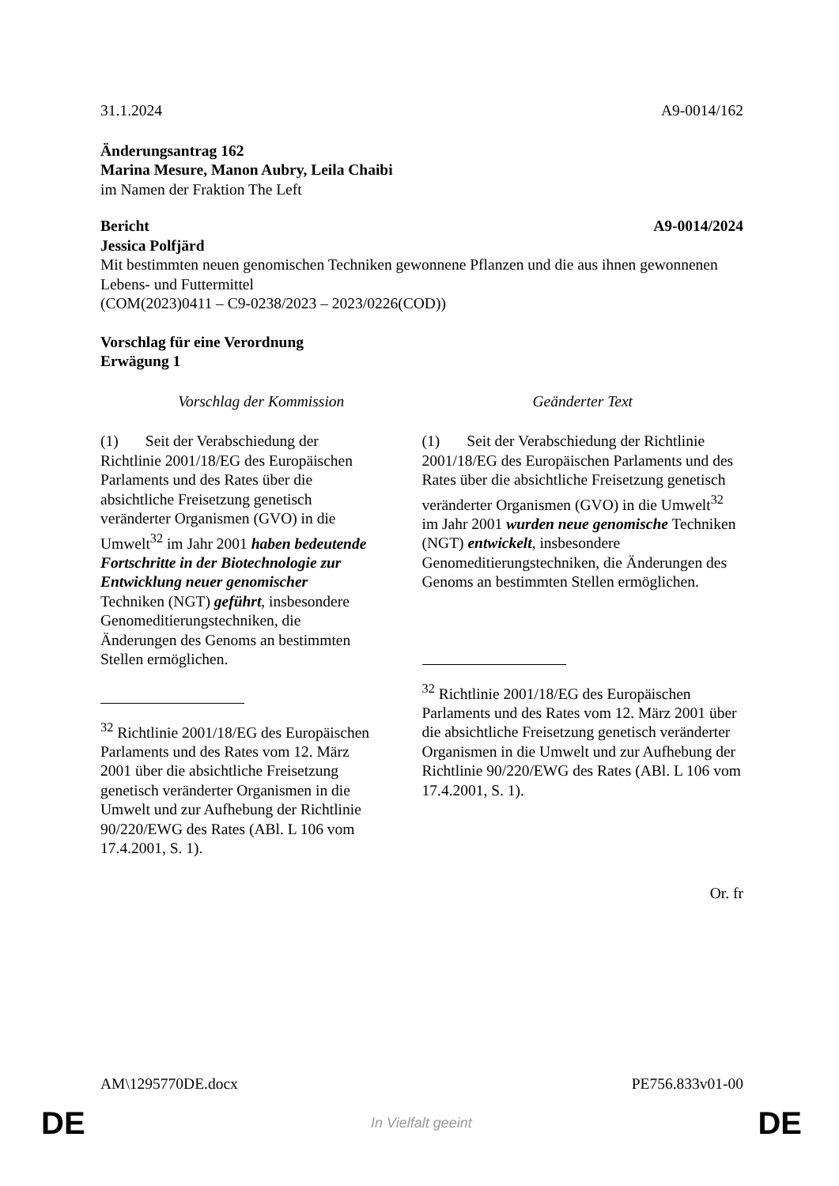31.1.2024 A9-0014/162
Änderungsantrag 162
Marina Mesure, Manon Aubry, Leila Chaibi
im Namen der Fraktion The Left
Bericht A9-0014/2024
Jessica Polfjärd
Mit bestimmten neuen genomischen Techniken gewonnene Pflanzen und die aus ihnen gewonnenen Lebens- und Futtermittel
(COM(2023)0411 – C9-0238/2023 – 2023/0226(COD))
Vorschlag für eine Verordnung
Erwägung 1
| Vorschlag der Kommission | Geänderter Text |
| --- | --- |
| (1) Seit der Verabschiedung der Richtlinie 2001/18/EG des Europäischen Parlaments und des Rates über die absichtliche Freisetzung genetisch veränderter Organismen (GVO) in die Umwelt<sup>32</sup> im Jahr 2001 haben bedeutende Fortschritte in der Biotechnologie zur Entwicklung neuer genomischer Techniken (NGT) geführt , insbesondere Genomeditierungstechniken, die Änderungen des Genoms an bestimmten Stellen ermöglichen. <sup>32</sup> Richtlinie 2001/18/EG des Europäischen Parlaments und des Rates vom 12. März 2001 über die absichtliche Freisetzung genetisch veränderter Organismen in die Umwelt und zur Aufhebung der Richtlinie 90/220/EWG des Rates (ABl. L 106 vom 17.4.2001, S. 1). | (1) Seit der Verabschiedung der Richtlinie 2001/18/EG des Europäischen Parlaments und des Rates über die absichtliche Freisetzung genetisch veränderter Organismen (GVO) in die Umwelt<sup>32</sup> im Jahr 2001 wurden neue genomische Techniken (NGT) entwickelt , insbesondere Genomeditierungstechniken, die Änderungen des Genoms an bestimmten Stellen ermöglichen. <sup>32</sup> Richtlinie 2001/18/EG des Europäischen Parlaments und des Rates vom 12. März 2001 über die absichtliche Freisetzung genetisch veränderter Organismen in die Umwelt und zur Aufhebung der Richtlinie 90/220/EWG des Rates (ABl. L 106 vom 17.4.2001, S. 1). |
Or. fr
AM\1295770DE.docx PE756.833v01-00
DE In Vielfalt geeint DE